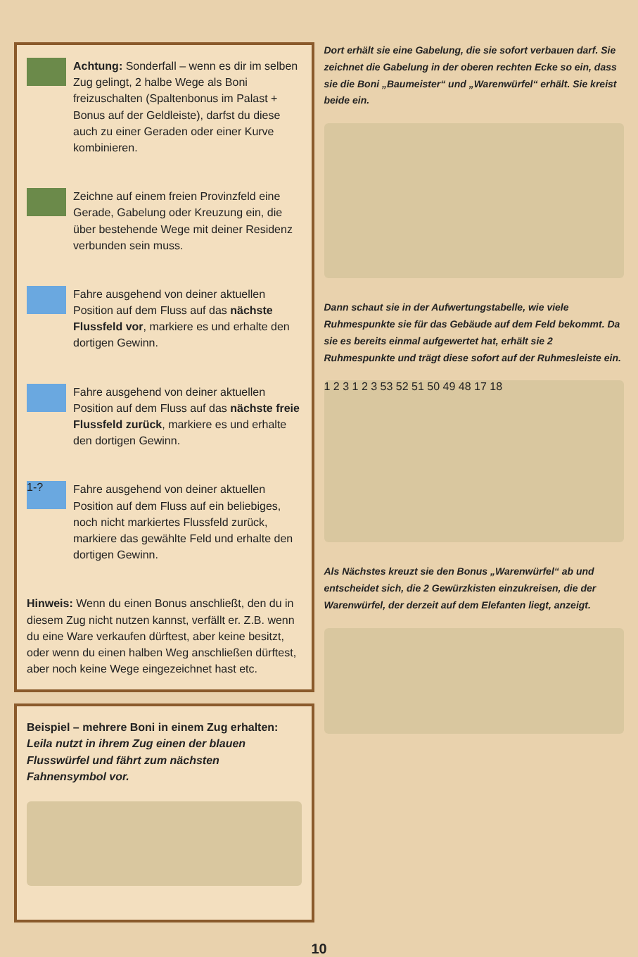Achtung: Sonderfall – wenn es dir im selben Zug gelingt, 2 halbe Wege als Boni freizuschalten (Spaltenbonus im Palast + Bonus auf der Geldleiste), darfst du diese auch zu einer Geraden oder einer Kurve kombinieren.
Zeichne auf einem freien Provinzfeld eine Gerade, Gabelung oder Kreuzung ein, die über bestehende Wege mit deiner Residenz verbunden sein muss.
Fahre ausgehend von deiner aktuellen Position auf dem Fluss auf das nächste Flussfeld vor, markiere es und erhalte den dortigen Gewinn.
Fahre ausgehend von deiner aktuellen Position auf dem Fluss auf das nächste freie Flussfeld zurück, markiere es und erhalte den dortigen Gewinn.
1-?
Fahre ausgehend von deiner aktuellen Position auf dem Fluss auf ein beliebiges, noch nicht markiertes Flussfeld zurück, markiere das gewählte Feld und erhalte den dortigen Gewinn.
Hinweis: Wenn du einen Bonus anschließt, den du in diesem Zug nicht nutzen kannst, verfällt er. Z.B. wenn du eine Ware verkaufen dürftest, aber keine besitzt, oder wenn du einen halben Weg anschließen dürftest, aber noch keine Wege eingezeichnet hast etc.
Beispiel – mehrere Boni in einem Zug erhalten: Leila nutzt in ihrem Zug einen der blauen Flusswürfel und fährt zum nächsten Fahnensymbol vor.
Dort erhält sie eine Gabelung, die sie sofort verbauen darf. Sie zeichnet die Gabelung in der oberen rechten Ecke so ein, dass sie die Boni „Baumeister“ und „Warenwürfel“ erhält. Sie kreist beide ein.
Dann schaut sie in der Aufwertungstabelle, wie viele Ruhmespunkte sie für das Gebäude auf dem Feld bekommt. Da sie es bereits einmal aufgewertet hat, erhält sie 2 Ruhmespunkte und trägt diese sofort auf der Ruhmesleiste ein.
1 2 3 1 2 3 53 52 51 50 49 48 17 18
Als Nächstes kreuzt sie den Bonus „Warenwürfel“ ab und entscheidet sich, die 2 Gewürzkisten einzukreisen, die der Warenwürfel, der derzeit auf dem Elefanten liegt, anzeigt.
10